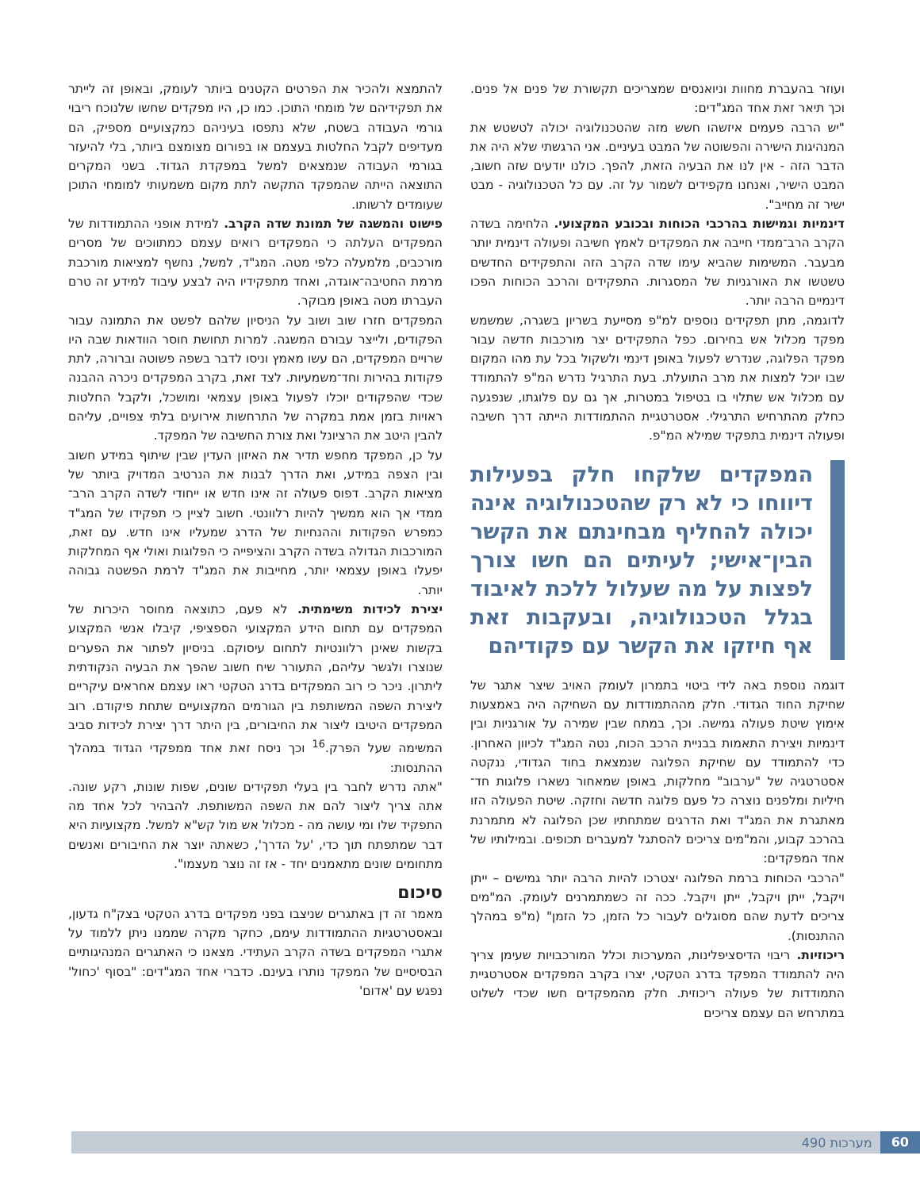ועוזר בהעברת מחוות וניואנסים שמצריכים תקשורת של פנים אל פנים. וכך תיאר זאת אחד המג"דים:
"יש הרבה פעמים איזשהו חשש מזה שהטכנולוגיה יכולה לטשטש את המנהיגות הישירה והפשוטה של המבט בעיניים. אני הרגשתי שלא היה את הדבר הזה - אין לנו את הבעיה הזאת, להפך. כולנו יודעים שזה חשוב, המבט הישיר, ואנחנו מקפידים לשמור על זה. עם כל הטכנולוגיה - מבט ישיר זה מחייב".
דינמיות וגמישות בהרכבי הכוחות ובכובע המקצועי. הלחימה בשדה הקרב הרב־ממדי חייבה את המפקדים לאמץ חשיבה ופעולה דינמית יותר מבעבר. המשימות שהביא עימו שדה הקרב הזה והתפקידים החדשים טשטשו את האורגניות של המסגרות. התפקידים והרכב הכוחות הפכו דינמיים הרבה יותר.
לדוגמה, מתן תפקידים נוספים למ"פ מסייעת בשריון בשגרה, שמשמש מפקד מכלול אש בחירום. כפל התפקידים יצר מורכבות חדשה עבור מפקד הפלוגה, שנדרש לפעול באופן דינמי ולשקול בכל עת מהו המקום שבו יוכל למצות את מרב התועלת. בעת התרגיל נדרש המ"פ להתמודד עם מכלול אש שתלוי בו בטיפול במטרות, אך גם עם פלוגתו, שנפגעה כחלק מהתרחיש התרגילי. אסטרטגיית ההתמודדות הייתה דרך חשיבה ופעולה דינמית בתפקיד שמילא המ"פ.
המפקדים שלקחו חלק בפעילות דיווחו כי לא רק שהטכנולוגיה אינה יכולה להחליף מבחינתם את הקשר הבין־אישי; לעיתים הם חשו צורך לפצות על מה שעלול ללכת לאיבוד בגלל הטכנולוגיה, ובעקבות זאת אף חיזקו את הקשר עם פקודיהם
דוגמה נוספת באה לידי ביטוי בתמרון לעומק האויב שיצר אתגר של שחיקת החוד הגדודי. חלק מההתמודדות עם השחיקה היה באמצעות אימוץ שיטת פעולה גמישה. וכך, במתח שבין שמירה על אורגניות ובין דינמיות ויצירת התאמות בבניית הרכב הכוח, נטה המג"ד לכיוון האחרון. כדי להתמודד עם שחיקת הפלוגה שנמצאת בחוד הגדודי, ננקטה אסטרטגיה של "ערבוב" מחלקות, באופן שמאחור נשארו פלוגות חד־חיליות ומלפנים נוצרה כל פעם פלוגה חדשה וחזקה. שיטת הפעולה הזו מאתגרת את המג"ד ואת הדרגים שמתחתיו שכן הפלוגה לא מתמרנת בהרכב קבוע, והמ"מים צריכים להסתגל למעברים תכופים. ובמילותיו של אחד המפקדים:
"הרכבי הכוחות ברמת הפלוגה יצטרכו להיות הרבה יותר גמישים – ייתן ויקבל, ייתן ויקבל, ייתן ויקבל. ככה זה כשמתמרנים לעומק. המ"מים צריכים לדעת שהם מסוגלים לעבור כל הזמן, כל הזמן" (מ"פ במהלך ההתנסות).
ריכוזיות. ריבוי הדיסציפלינות, המערכות וכלל המורכבויות שעימן צריך היה להתמודד המפקד בדרג הטקטי, יצרו בקרב המפקדים אסטרטגיית התמודדות של פעולה ריכוזית. חלק מהמפקדים חשו שכדי לשלוט במתרחש הם עצמם צריכים
להתמצא ולהכיר את הפרטים הקטנים ביותר לעומק, ובאופן זה לייתר את תפקידיהם של מומחי התוכן. כמו כן, היו מפקדים שחשו שלנוכח ריבוי גורמי העבודה בשטח, שלא נתפסו בעיניהם כמקצועיים מספיק, הם מעדיפים לקבל החלטות בעצמם או בפורום מצומצם ביותר, בלי להיעזר בגורמי העבודה שנמצאים למשל במפקדת הגדוד. בשני המקרים התוצאה הייתה שהמפקד התקשה לתת מקום משמעותי למומחי התוכן שעומדים לרשותו.
פישוט והמשגה של תמונת שדה הקרב. למידת אופני ההתמודדות של המפקדים העלתה כי המפקדים רואים עצמם כמתווכים של מסרים מורכבים, מלמעלה כלפי מטה. המג"ד, למשל, נחשף למציאות מורכבת מרמת החטיבה־אוגדה, ואחד מתפקידיו היה לבצע עיבוד למידע זה טרם העברתו מטה באופן מבוקר.
המפקדים חזרו שוב ושוב על הניסיון שלהם לפשט את התמונה עבור הפקודים, ולייצר עבורם המשגה. למרות תחושת חוסר הוודאות שבה היו שרויים המפקדים, הם עשו מאמץ וניסו לדבר בשפה פשוטה וברורה, לתת פקודות בהירות וחד־משמעיות. לצד זאת, בקרב המפקדים ניכרה ההבנה שכדי שהפקודים יוכלו לפעול באופן עצמאי ומושכל, ולקבל החלטות ראויות בזמן אמת במקרה של התרחשות אירועים בלתי צפויים, עליהם להבין היטב את הרציונל ואת צורת החשיבה של המפקד.
על כן, המפקד מחפש תדיר את האיזון העדין שבין שיתוף במידע חשוב ובין הצפה במידע, ואת הדרך לבנות את הנרטיב המדויק ביותר של מציאות הקרב. דפוס פעולה זה אינו חדש או ייחודי לשדה הקרב הרב־ממדי אך הוא ממשיך להיות רלוונטי. חשוב לציין כי תפקידו של המג"ד כמפרש הפקודות וההנחיות של הדרג שמעליו אינו חדש. עם זאת, המורכבות הגדולה בשדה הקרב והציפייה כי הפלוגות ואולי אף המחלקות יפעלו באופן עצמאי יותר, מחייבות את המג"ד לרמת הפשטה גבוהה יותר.
יצירת לכידות משימתית. לא פעם, כתוצאה מחוסר היכרות של המפקדים עם תחום הידע המקצועי הספציפי, קיבלו אנשי המקצוע בקשות שאינן רלוונטיות לתחום עיסוקם. בניסיון לפתור את הפערים שנוצרו ולגשר עליהם, התעורר שיח חשוב שהפך את הבעיה הנקודתית ליתרון. ניכר כי רוב המפקדים בדרג הטקטי ראו עצמם אחראים עיקריים ליצירת השפה המשותפת בין הגורמים המקצועיים שתחת פיקודם. רוב המפקדים היטיבו ליצור את החיבורים, בין היתר דרך יצירת לכידות סביב המשימה שעל הפרק.<sup>16</sup> וכך ניסח זאת אחד ממפקדי הגדוד במהלך ההתנסות:
"אתה נדרש לחבר בין בעלי תפקידים שונים, שפות שונות, רקע שונה. אתה צריך ליצור להם את השפה המשותפת. להבהיר לכל אחד מה התפקיד שלו ומי עושה מה - מכלול אש מול קש"א למשל. מקצועיות היא דבר שמתפתח תוך כדי, 'על הדרך', כשאתה יוצר את החיבורים ואנשים מתחומים שונים מתאמנים יחד - אז זה נוצר מעצמו".
סיכום
מאמר זה דן באתגרים שניצבו בפני מפקדים בדרג הטקטי בצק"ח גדעון, ובאסטרטגיות ההתמודדות עימם, כחקר מקרה שממנו ניתן ללמוד על אתגרי המפקדים בשדה הקרב העתידי. מצאנו כי האתגרים המנהיגותיים הבסיסיים של המפקד נותרו בעינם. כדברי אחד המג"דים: "בסוף 'כחול' נפגש עם 'אדום'
60 מערכות 490